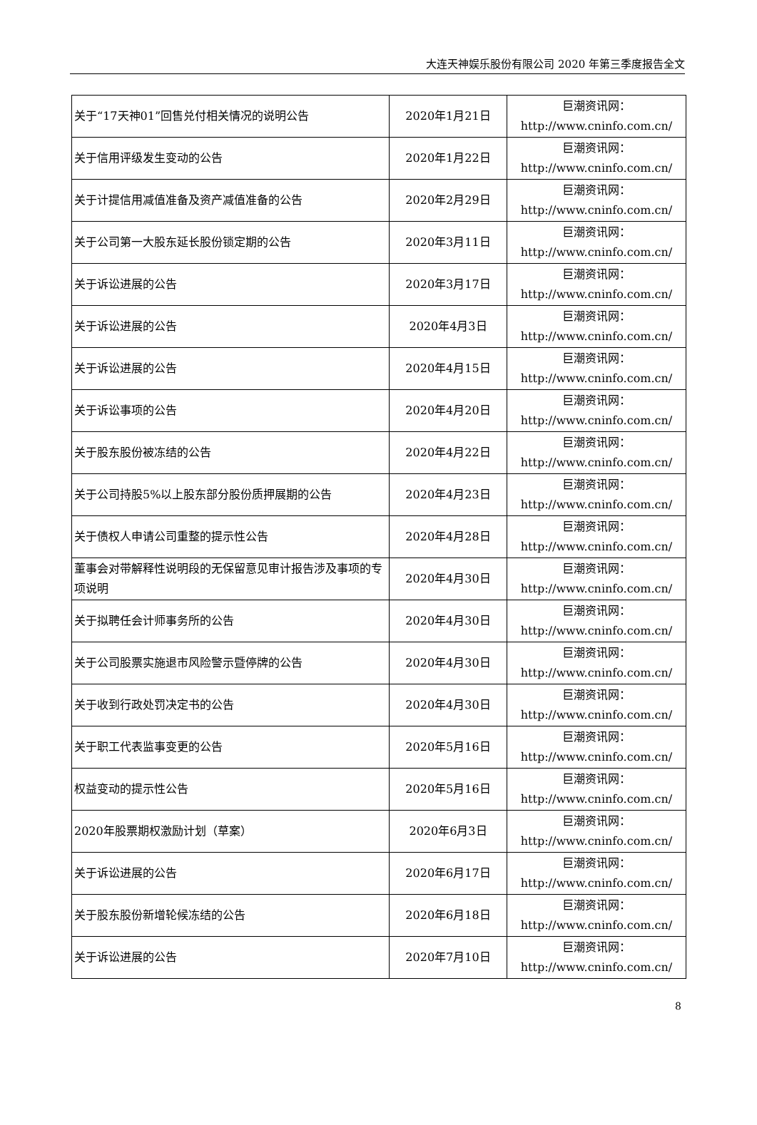大连天神娱乐股份有限公司 2020 年第三季度报告全文
| 关于“17天神01”回售兑付相关情况的说明公告 | 2020年1月21日 | 巨潮资讯网： http://www.cninfo.com.cn/ |
| 关于信用评级发生变动的公告 | 2020年1月22日 | 巨潮资讯网： http://www.cninfo.com.cn/ |
| 关于计提信用减值准备及资产减值准备的公告 | 2020年2月29日 | 巨潮资讯网： http://www.cninfo.com.cn/ |
| 关于公司第一大股东延长股份锁定期的公告 | 2020年3月11日 | 巨潮资讯网： http://www.cninfo.com.cn/ |
| 关于诉讼进展的公告 | 2020年3月17日 | 巨潮资讯网： http://www.cninfo.com.cn/ |
| 关于诉讼进展的公告 | 2020年4月3日 | 巨潮资讯网： http://www.cninfo.com.cn/ |
| 关于诉讼进展的公告 | 2020年4月15日 | 巨潮资讯网： http://www.cninfo.com.cn/ |
| 关于诉讼事项的公告 | 2020年4月20日 | 巨潮资讯网： http://www.cninfo.com.cn/ |
| 关于股东股份被冻结的公告 | 2020年4月22日 | 巨潮资讯网： http://www.cninfo.com.cn/ |
| 关于公司持股5%以上股东部分股份质押展期的公告 | 2020年4月23日 | 巨潮资讯网： http://www.cninfo.com.cn/ |
| 关于债权人申请公司重整的提示性公告 | 2020年4月28日 | 巨潮资讯网： http://www.cninfo.com.cn/ |
| 董事会对带解释性说明段的无保留意见审计报告涉及事项的专项说明 | 2020年4月30日 | 巨潮资讯网： http://www.cninfo.com.cn/ |
| 关于拟聘任会计师事务所的公告 | 2020年4月30日 | 巨潮资讯网： http://www.cninfo.com.cn/ |
| 关于公司股票实施退市风险警示暨停牌的公告 | 2020年4月30日 | 巨潮资讯网： http://www.cninfo.com.cn/ |
| 关于收到行政处罚决定书的公告 | 2020年4月30日 | 巨潮资讯网： http://www.cninfo.com.cn/ |
| 关于职工代表监事变更的公告 | 2020年5月16日 | 巨潮资讯网： http://www.cninfo.com.cn/ |
| 权益变动的提示性公告 | 2020年5月16日 | 巨潮资讯网： http://www.cninfo.com.cn/ |
| 2020年股票期权激励计划（草案） | 2020年6月3日 | 巨潮资讯网： http://www.cninfo.com.cn/ |
| 关于诉讼进展的公告 | 2020年6月17日 | 巨潮资讯网： http://www.cninfo.com.cn/ |
| 关于股东股份新增轮候冻结的公告 | 2020年6月18日 | 巨潮资讯网： http://www.cninfo.com.cn/ |
| 关于诉讼进展的公告 | 2020年7月10日 | 巨潮资讯网： http://www.cninfo.com.cn/ |
8